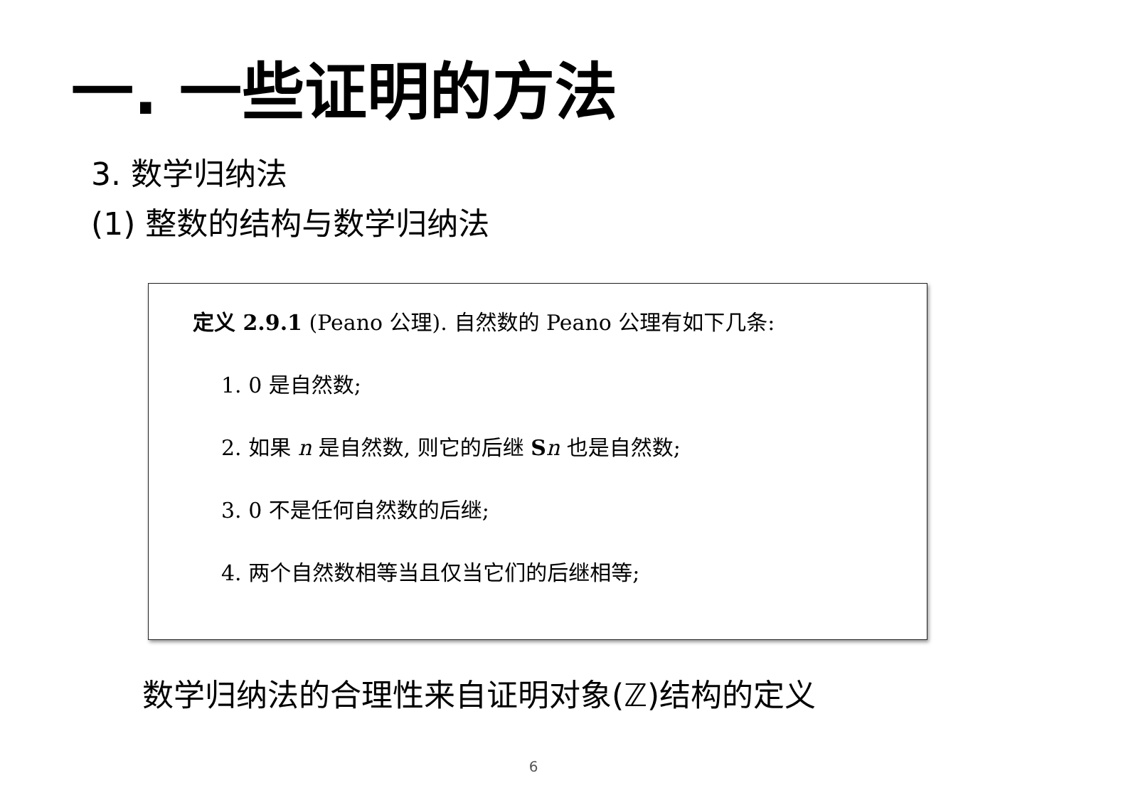一. 一些证明的方法
3. 数学归纳法
(1) 整数的结构与数学归纳法
定义 2.9.1 (Peano 公理). 自然数的 Peano 公理有如下几条:
1. 0 是自然数;
2. 如果 n 是自然数, 则它的后继 Sn 也是自然数;
3. 0 不是任何自然数的后继;
4. 两个自然数相等当且仅当它们的后继相等;
数学归纳法的合理性来自证明对象(ℤ)结构的定义
6